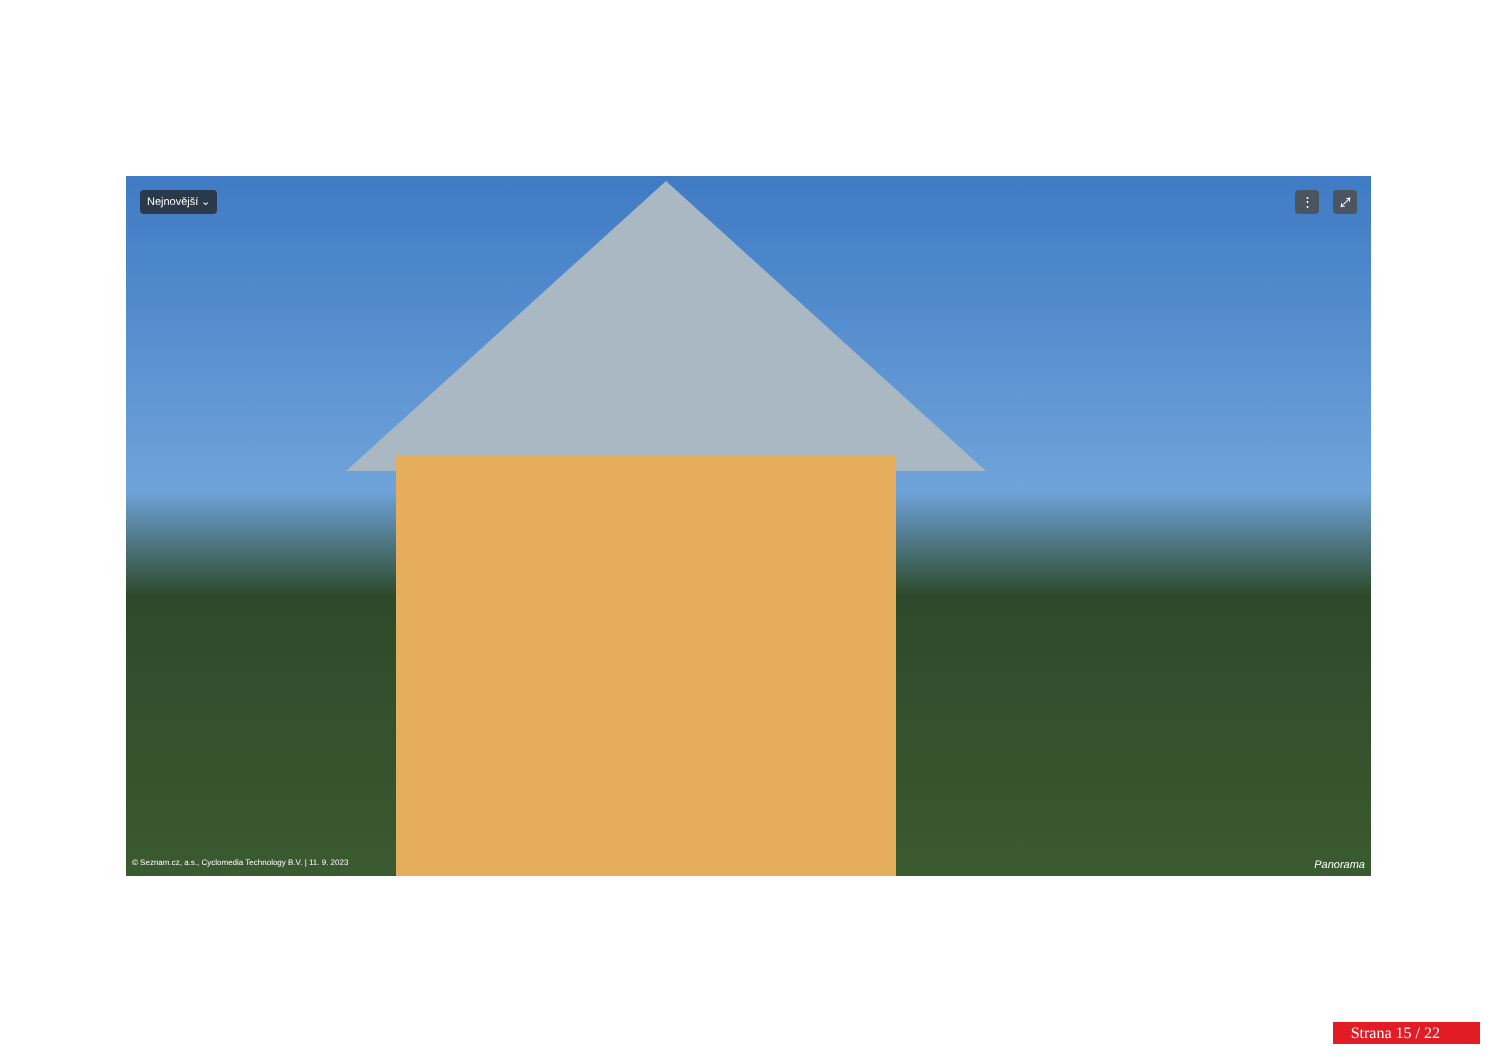Nejnovější ⌄ ⋮ ⤢
© Seznam.cz, a.s., Cyclomedia Technology B.V. | 11. 9. 2023 Panorama
Strana 15 / 22